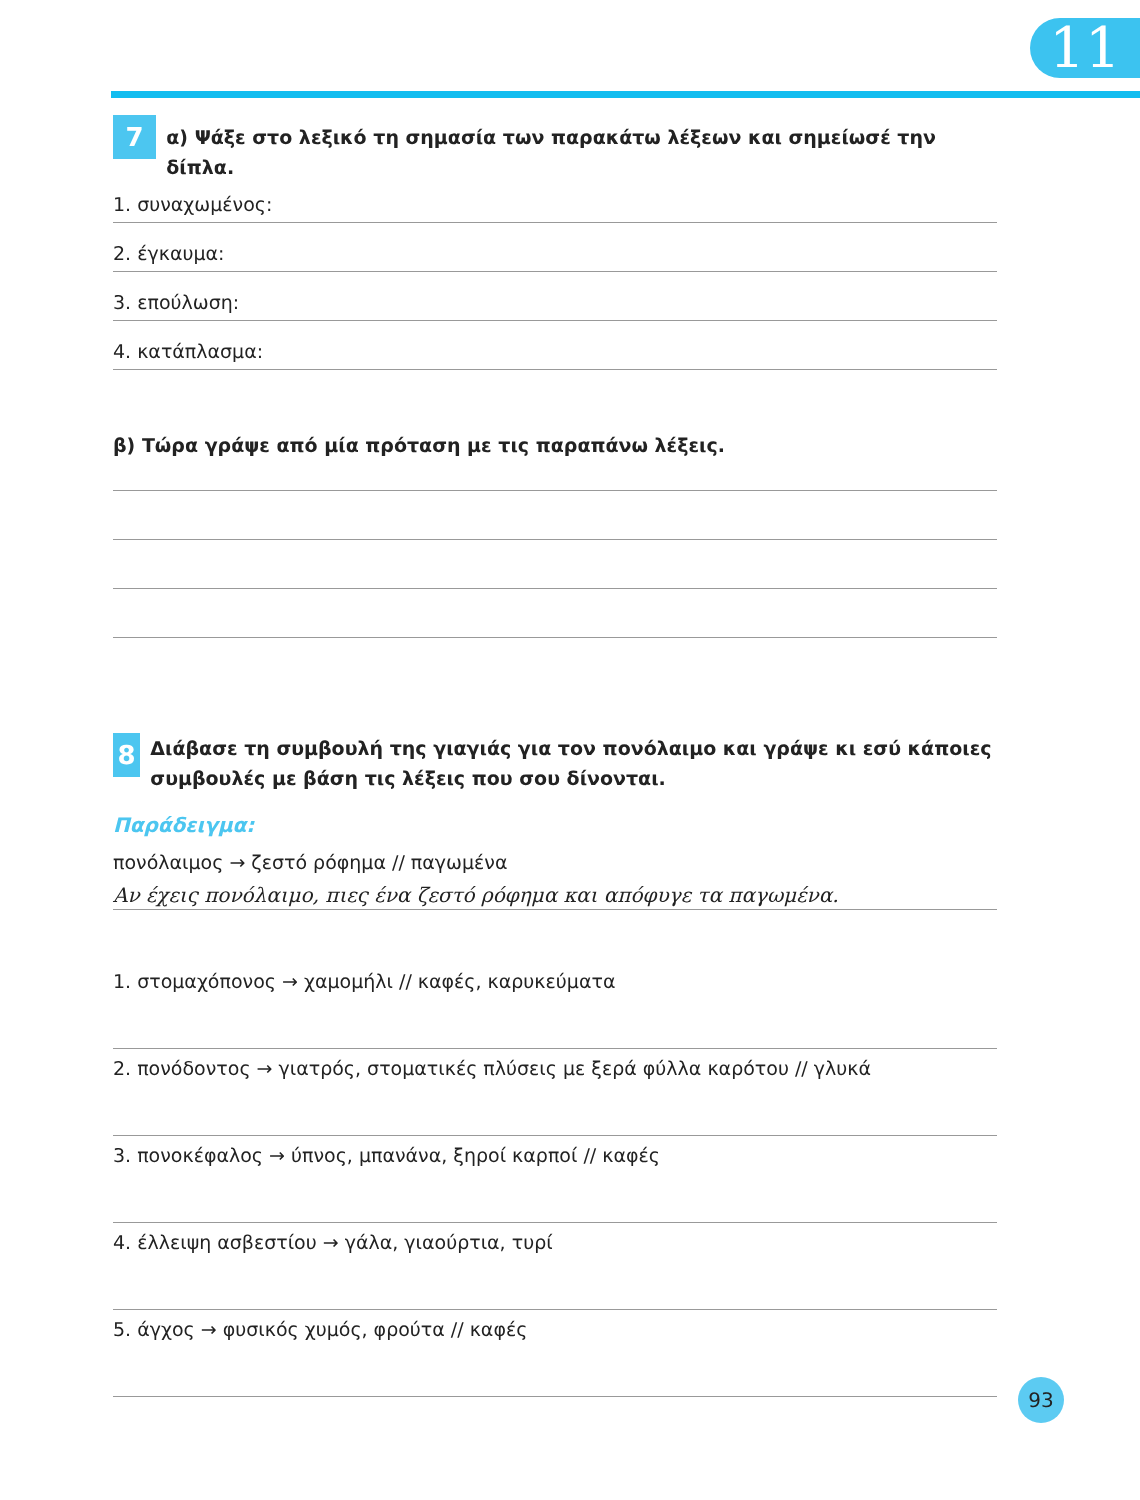11
7 α) Ψάξε στο λεξικό τη σημασία των παρακάτω λέξεων και σημείωσέ την δίπλα.
1. συναχωμένος:
2. έγκαυμα:
3. επούλωση:
4. κατάπλασμα:
β) Τώρα γράψε από μία πρόταση με τις παραπάνω λέξεις.
8 Διάβασε τη συμβουλή της γιαγιάς για τον πονόλαιμο και γράψε κι εσύ κάποιες συμβουλές με βάση τις λέξεις που σου δίνονται.
Παράδειγμα:
πονόλαιμος → ζεστό ρόφημα // παγωμένα
Αν έχεις πονόλαιμο, πιες ένα ζεστό ρόφημα και απόφυγε τα παγωμένα.
1. στομαχόπονος → χαμομήλι // καφές, καρυκεύματα
2. πονόδοντος → γιατρός, στοματικές πλύσεις με ξερά φύλλα καρότου // γλυκά
3. πονοκέφαλος → ύπνος, μπανάνα, ξηροί καρποί // καφές
4. έλλειψη ασβεστίου → γάλα, γιαούρτια, τυρί
5. άγχος → φυσικός χυμός, φρούτα // καφές
93